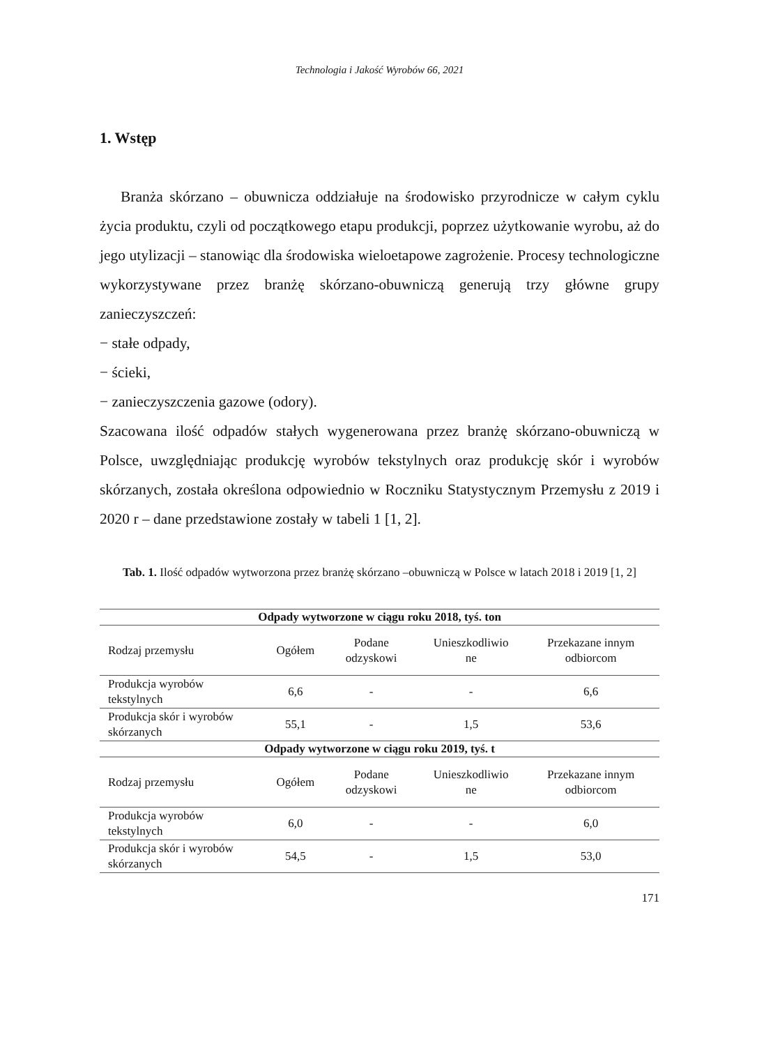Technologia i Jakość Wyrobów 66, 2021
1. Wstęp
Branża skórzano – obuwnicza oddziałuje na środowisko przyrodnicze w całym cyklu życia produktu, czyli od początkowego etapu produkcji, poprzez użytkowanie wyrobu, aż do jego utylizacji – stanowiąc dla środowiska wieloetapowe zagrożenie. Procesy technologiczne wykorzystywane przez branżę skórzano-obuwniczą generują trzy główne grupy zanieczyszczeń:
− stałe odpady,
− ścieki,
− zanieczyszczenia gazowe (odory).
Szacowana ilość odpadów stałych wygenerowana przez branżę skórzano-obuwniczą w Polsce, uwzględniając produkcję wyrobów tekstylnych oraz produkcję skór i wyrobów skórzanych, została określona odpowiednio w Roczniku Statystycznym Przemysłu z 2019 i 2020 r – dane przedstawione zostały w tabeli 1 [1, 2].
Tab. 1. Ilość odpadów wytworzona przez branżę skórzano –obuwniczą w Polsce w latach 2018 i 2019 [1, 2]
| Odpady wytworzone w ciągu roku 2018, tyś. ton | | | | |
| --- | --- | --- | --- | --- |
| Rodzaj przemysłu | Ogółem | Podane odzyskowi | Unieszkodliwio ne | Przekazane innym odbiorcom |
| Produkcja wyrobów tekstylnych | 6,6 | - | - | 6,6 |
| Produkcja skór i wyrobów skórzanych | 55,1 | - | 1,5 | 53,6 |
| Odpady wytworzone w ciągu roku 2019, tyś. t | | | | |
| Rodzaj przemysłu | Ogółem | Podane odzyskowi | Unieszkodliwio ne | Przekazane innym odbiorcom |
| Produkcja wyrobów tekstylnych | 6,0 | - | - | 6,0 |
| Produkcja skór i wyrobów skórzanych | 54,5 | - | 1,5 | 53,0 |
171